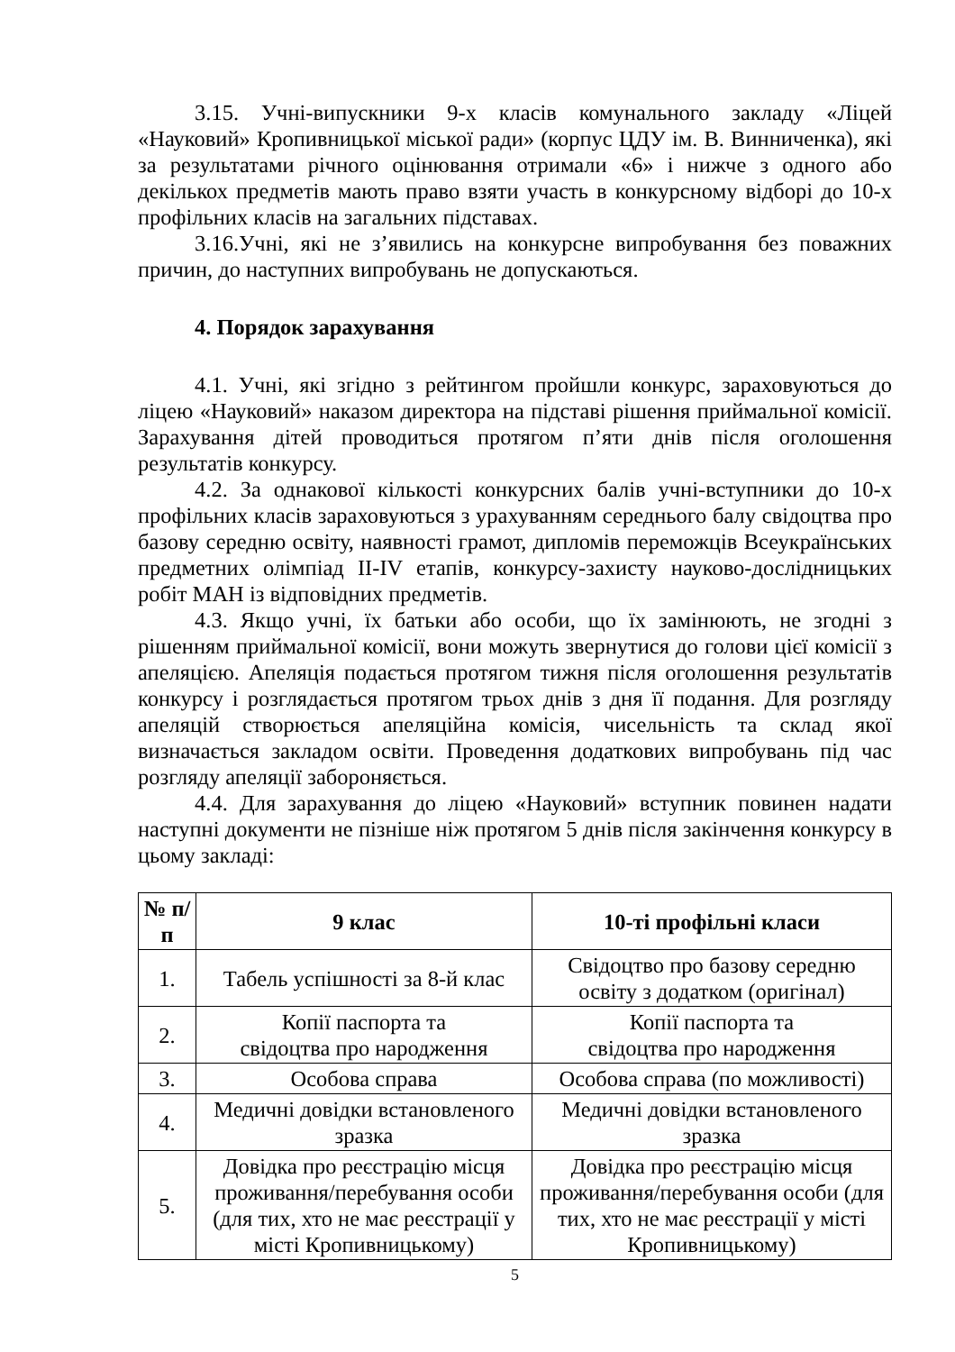3.15. Учні-випускники 9-х класів комунального закладу «Ліцей «Науковий» Кропивницької міської ради» (корпус ЦДУ ім. В. Винниченка), які за результатами річного оцінювання отримали «6» і нижче з одного або декількох предметів мають право взяти участь в конкурсному відборі до 10-х профільних класів на загальних підставах.
3.16.Учні, які не з’явились на конкурсне випробування без поважних причин, до наступних випробувань не допускаються.
4. Порядок зарахування
4.1. Учні, які згідно з рейтингом пройшли конкурс, зараховуються до ліцею «Науковий» наказом директора на підставі рішення приймальної комісії. Зарахування дітей проводиться протягом п’яти днів після оголошення результатів конкурсу.
4.2. За однакової кількості конкурсних балів учні-вступники до 10-х профільних класів зараховуються з урахуванням середнього балу свідоцтва про базову середню освіту, наявності грамот, дипломів переможців Всеукраїнських предметних олімпіад ІІ-ІV етапів, конкурсу-захисту науково-дослідницьких робіт МАН із відповідних предметів.
4.3. Якщо учні, їх батьки або особи, що їх замінюють, не згодні з рішенням приймальної комісії, вони можуть звернутися до голови цієї комісії з апеляцією. Апеляція подається протягом тижня після оголошення результатів конкурсу і розглядається протягом трьох днів з дня її подання. Для розгляду апеляцій створюється апеляційна комісія, чисельність та склад якої визначається закладом освіти. Проведення додаткових випробувань під час розгляду апеляції забороняється.
4.4. Для зарахування до ліцею «Науковий» вступник повинен надати наступні документи не пізніше ніж протягом 5 днів після закінчення конкурсу в цьому закладі:
| № п/п | 9 клас | 10-ті профільні класи |
| --- | --- | --- |
| 1. | Табель успішності за 8-й клас | Свідоцтво про базову середню освіту з додатком (оригінал) |
| 2. | Копії паспорта та свідоцтва про народження | Копії паспорта та свідоцтва про народження |
| 3. | Особова справа | Особова справа (по можливості) |
| 4. | Медичні довідки встановленого зразка | Медичні довідки встановленого зразка |
| 5. | Довідка про реєстрацію місця проживання/перебування особи (для тих, хто не має реєстрації у місті Кропивницькому) | Довідка про реєстрацію місця проживання/перебування особи (для тих, хто не має реєстрації у місті Кропивницькому) |
5